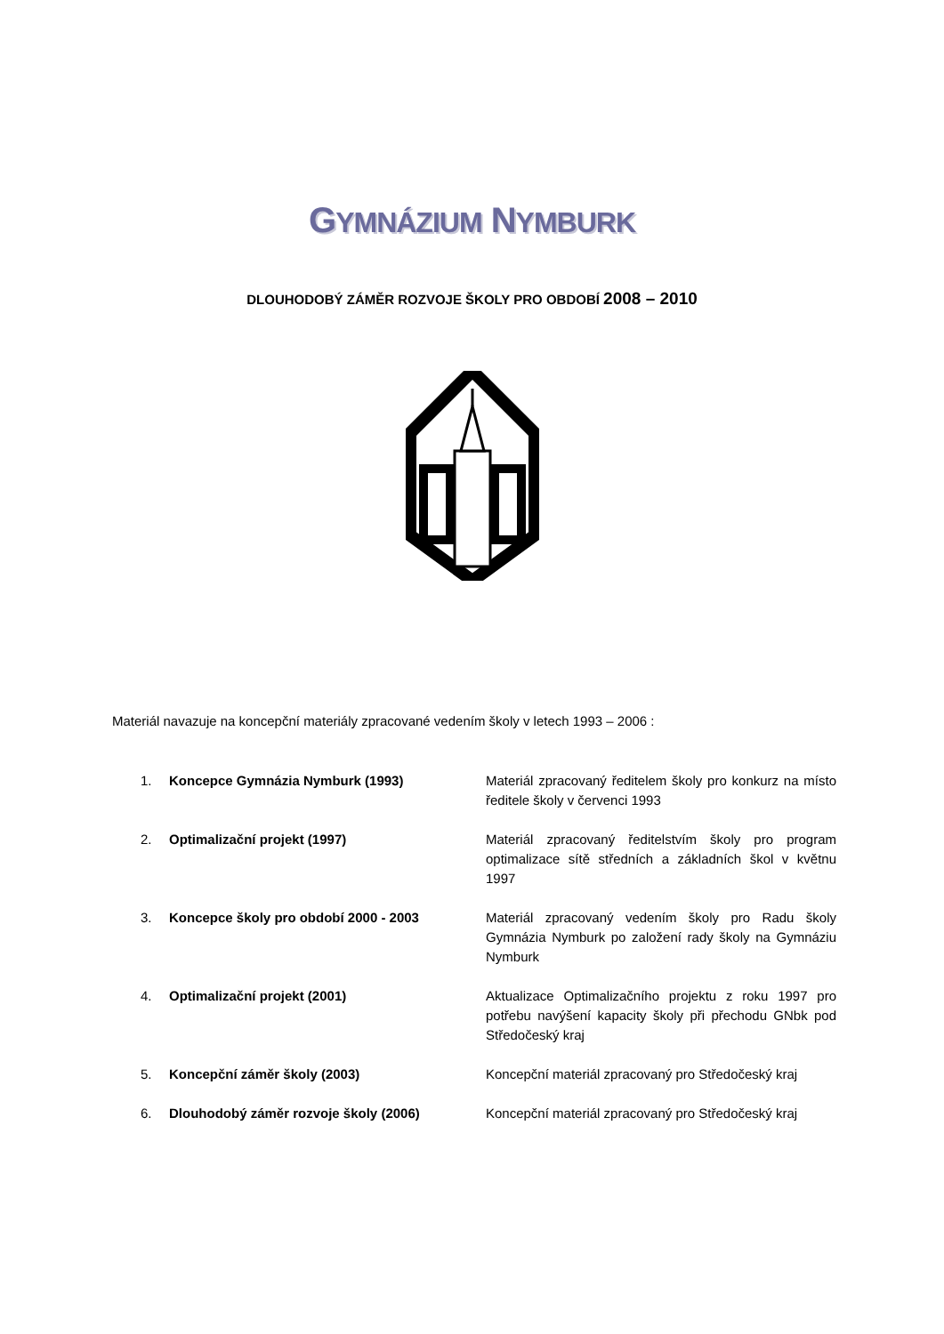GYMNÁZIUM NYMBURK
DLOUHODOBÝ ZÁMĚR ROZVOJE ŠKOLY PRO OBDOBÍ 2008 – 2010
Materiál navazuje na koncepční materiály zpracované vedením školy v letech 1993 – 2006 :
1. Koncepce Gymnázia Nymburk (1993) Materiál zpracovaný ředitelem školy pro konkurz na místo ředitele školy v červenci 1993
2. Optimalizační projekt (1997) Materiál zpracovaný ředitelstvím školy pro program optimalizace sítě středních a základních škol v květnu 1997
3. Koncepce školy pro období 2000 - 2003 Materiál zpracovaný vedením školy pro Radu školy Gymnázia Nymburk po založení rady školy na Gymnáziu Nymburk
4. Optimalizační projekt (2001) Aktualizace Optimalizačního projektu z roku 1997 pro potřebu navýšení kapacity školy při přechodu GNbk pod Středočeský kraj
5. Koncepční záměr školy (2003) Koncepční materiál zpracovaný pro Středočeský kraj
6. Dlouhodobý záměr rozvoje školy (2006) Koncepční materiál zpracovaný pro Středočeský kraj